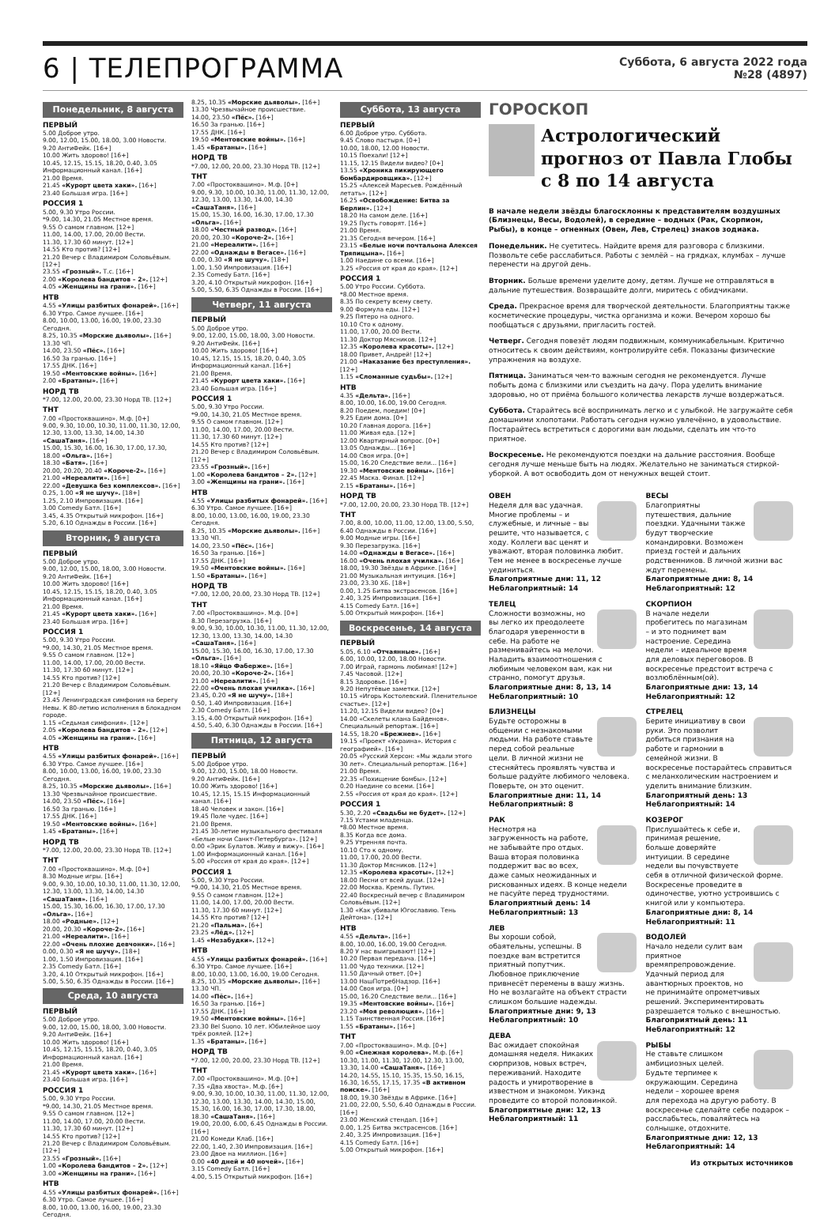6 | ТЕЛЕПРОГРАММА
Суббота, 6 августа 2022 года
№28 (4897)
Понедельник, 8 августа
ПЕРВЫЙ
5.00 Доброе утро.
9.00, 12.00, 15.00, 18.00, 3.00 Новости.
9.20 АнтиФейк. [16+]
10.00 Жить здорово! [16+]
10.45, 12.15, 15.15, 18.20, 0.40, 3.05 Информационный канал. [16+]
21.00 Время.
21.45 «Курорт цвета хаки». [16+]
23.40 Большая игра. [16+]
РОССИЯ 1
5.00, 9.30 Утро России.
*9.00, 14.30, 21.05 Местное время.
9.55 О самом главном. [12+]
11.00, 14.00, 17.00, 20.00 Вести.
11.30, 17.30 60 минут. [12+]
14.55 Кто против? [12+]
21.20 Вечер с Владимиром Соловьёвым. [12+]
23.55 «Грозный». Т.с. [16+]
2.00 «Королева бандитов – 2». [12+]
4.05 «Женщины на грани». [16+]
НТВ
4.55 «Улицы разбитых фонарей». [16+]
6.30 Утро. Самое лучшее. [16+]
8.00, 10.00, 13.00, 16.00, 19.00, 23.30 Сегодня.
8.25, 10.35 «Морские дьяволы». [16+]
13.30 ЧП.
14.00, 23.50 «Пёс». [16+]
16.50 За гранью. [16+]
17.55 ДНК. [16+]
19.50 «Ментовские войны». [16+]
2.00 «Братаны». [16+]
НОРД ТВ
*7.00, 12.00, 20.00, 23.30 Норд ТВ. [12+]
ТНТ
7.00 «Простоквашино». М.ф. [0+]
9.00, 9.30, 10.00, 10.30, 11.00, 11.30, 12.00, 12.30, 13.00, 13.30, 14.00, 14.30 «СашаТаня». [16+]
15.00, 15.30, 16.00, 16.30, 17.00, 17.30, 18.00 «Ольга». [16+]
18.30 «Батя». [16+]
20.00, 20.20, 20.40 «Короче-2». [16+]
21.00 «Нереалити». [16+]
22.00 «Девушка без комплексов». [16+]
0.25, 1.00 «Я не шучу». [18+]
1.25, 2.10 Импровизация. [16+]
3.00 Comedy Батл. [16+]
3.45, 4.35 Открытый микрофон. [16+]
5.20, 6.10 Однажды в России. [16+]
Вторник, 9 августа
ПЕРВЫЙ
5.00 Доброе утро.
9.00, 12.00, 15.00, 18.00, 3.00 Новости.
9.20 АнтиФейк. [16+]
10.00 Жить здорово! [16+]
10.45, 12.15, 15.15, 18.20, 0.40, 3.05 Информационный канал. [16+]
21.00 Время.
21.45 «Курорт цвета хаки». [16+]
23.40 Большая игра. [16+]
РОССИЯ 1
5.00, 9.30 Утро России.
*9.00, 14.30, 21.05 Местное время.
9.55 О самом главном. [12+]
11.00, 14.00, 17.00, 20.00 Вести.
11.30, 17.30 60 минут. [12+]
14.55 Кто против? [12+]
21.20 Вечер с Владимиром Соловьёвым. [12+]
23.45 Ленинградская симфония на берегу Невы. К 80-летию исполнения в блокадном городе.
1.15 «Седьмая симфония». [12+]
2.05 «Королева бандитов – 2». [12+]
4.05 «Женщины на грани». [16+]
НТВ
4.55 «Улицы разбитых фонарей». [16+]
6.30 Утро. Самое лучшее. [16+]
8.00, 10.00, 13.00, 16.00, 19.00, 23.30 Сегодня.
8.25, 10.35 «Морские дьяволы». [16+]
13.30 Чрезвычайное происшествие.
14.00, 23.50 «Пёс». [16+]
16.50 За гранью. [16+]
17.55 ДНК. [16+]
19.50 «Ментовские войны». [16+]
1.45 «Братаны». [16+]
НОРД ТВ
*7.00, 12.00, 20.00, 23.30 Норд ТВ. [12+]
ТНТ
7.00 «Простоквашино». М.ф. [0+]
8.30 Модные игры. [16+]
9.00, 9.30, 10.00, 10.30, 11.00, 11.30, 12.00, 12.30, 13.00, 13.30, 14.00, 14.30 «СашаТаня». [16+]
15.00, 15.30, 16.00, 16.30, 17.00, 17.30 «Ольга». [16+]
18.00 «Родные». [12+]
20.00, 20.30 «Короче-2». [16+]
21.00 «Нереалити». [16+]
22.00 «Очень плохие девчонки». [16+]
0.00, 0.30 «Я не шучу». [18+]
1.00, 1.50 Импровизация. [16+]
2.35 Comedy Батл. [16+]
3.20, 4.10 Открытый микрофон. [16+]
5.00, 5.50, 6.35 Однажды в России. [16+]
Среда, 10 августа
ПЕРВЫЙ
5.00 Доброе утро.
9.00, 12.00, 15.00, 18.00, 3.00 Новости.
9.20 АнтиФейк. [16+]
10.00 Жить здорово! [16+]
10.45, 12.15, 15.15, 18.20, 0.40, 3.05 Информационный канал. [16+]
21.00 Время.
21.45 «Курорт цвета хаки». [16+]
23.40 Большая игра. [16+]
РОССИЯ 1
5.00, 9.30 Утро России.
*9.00, 14.30, 21.05 Местное время.
9.55 О самом главном. [12+]
11.00, 14.00, 17.00, 20.00 Вести.
11.30, 17.30 60 минут. [12+]
14.55 Кто против? [12+]
21.20 Вечер с Владимиром Соловьёвым. [12+]
23.55 «Грозный». [16+]
1.00 «Королева бандитов – 2». [12+]
3.00 «Женщины на грани». [16+]
НТВ
4.55 «Улицы разбитых фонарей». [16+]
6.30 Утро. Самое лучшее. [16+]
8.00, 10.00, 13.00, 16.00, 19.00, 23.30 Сегодня.
8.25, 10.35 «Морские дьяволы». [16+]
13.30 Чрезвычайное происшествие.
14.00, 23.50 «Пёс». [16+]
16.50 За гранью. [16+]
17.55 ДНК. [16+]
19.50 «Ментовские войны». [16+]
1.45 «Братаны». [16+]
НОРД ТВ
*7.00, 12.00, 20.00, 23.30 Норд ТВ. [12+]
ТНТ
7.00 «Простоквашино». М.ф. [0+]
9.00, 9.30, 10.00, 10.30, 11.00, 11.30, 12.00, 12.30, 13.00, 13.30, 14.00, 14.30 «СашаТаня». [16+]
15.00, 15.30, 16.00, 16.30, 17.00, 17.30 «Ольга». [16+]
18.00 «Честный развод». [16+]
20.00, 20.30 «Короче-2». [16+]
21.00 «Нереалити». [16+]
22.00 «Однажды в Вегасе». [16+]
0.00, 0.30 «Я не шучу». [18+]
1.00, 1.50 Импровизация. [16+]
2.35 Comedy Батл. [16+]
3.20, 4.10 Открытый микрофон. [16+]
5.00, 5.50, 6.35 Однажды в России. [16+]
Четверг, 11 августа
ПЕРВЫЙ
5.00 Доброе утро.
9.00, 12.00, 15.00, 18.00, 3.00 Новости.
9.20 АнтиФейк. [16+]
10.00 Жить здорово! [16+]
10.45, 12.15, 15.15, 18.20, 0.40, 3.05 Информационный канал. [16+]
21.00 Время.
21.45 «Курорт цвета хаки». [16+]
23.40 Большая игра. [16+]
РОССИЯ 1
5.00, 9.30 Утро России.
*9.00, 14.30, 21.05 Местное время.
9.55 О самом главном. [12+]
11.00, 14.00, 17.00, 20.00 Вести.
11.30, 17.30 60 минут. [12+]
14.55 Кто против? [12+]
21.20 Вечер с Владимиром Соловьёвым. [12+]
23.55 «Грозный». [16+]
1.00 «Королева бандитов – 2». [12+]
3.00 «Женщины на грани». [16+]
НТВ
4.55 «Улицы разбитых фонарей». [16+]
6.30 Утро. Самое лучшее. [16+]
8.00, 10.00, 13.00, 16.00, 19.00, 23.30 Сегодня.
8.25, 10.35 «Морские дьяволы». [16+]
13.30 ЧП.
14.00, 23.50 «Пёс». [16+]
16.50 За гранью. [16+]
17.55 ДНК. [16+]
19.50 «Ментовские войны». [16+]
1.50 «Братаны». [16+]
НОРД ТВ
*7.00, 12.00, 20.00, 23.30 Норд ТВ. [12+]
ТНТ
7.00 «Простоквашино». М.ф. [0+]
8.30 Перезагрузка. [16+]
9.00, 9.30, 10.00, 10.30, 11.00, 11.30, 12.00, 12.30, 13.00, 13.30, 14.00, 14.30 «СашаТаня». [16+]
15.00, 15.30, 16.00, 16.30, 17.00, 17.30 «Ольга». [16+]
18.10 «Яйцо Фаберже». [16+]
20.00, 20.30 «Короче-2». [16+]
21.00 «Нереалити». [16+]
22.00 «Очень плохая училка». [16+]
23.45, 0.20 «Я не шучу». [18+]
0.50, 1.40 Импровизация. [16+]
2.30 Comedy Батл. [16+]
3.15, 4.00 Открытый микрофон. [16+]
4.50, 5.40, 6.30 Однажды в России. [16+]
Пятница, 12 августа
ПЕРВЫЙ
5.00 Доброе утро.
9.00, 12.00, 15.00, 18.00 Новости.
9.20 АнтиФейк. [16+]
10.00 Жить здорово! [16+]
10.45, 12.15, 15.15 Информационный канал. [16+]
18.40 Человек и закон. [16+]
19.45 Поле чудес. [16+]
21.00 Время.
21.45 30-летие музыкального фестиваля «Белые ночи Санкт-Петербурга». [12+]
0.00 «Эрик Булатов. Живу и вижу». [16+]
1.00 Информационный канал. [16+]
5.00 «Россия от края до края». [12+]
РОССИЯ 1
5.00, 9.30 Утро России.
*9.00, 14.30, 21.05 Местное время.
9.55 О самом главном. [12+]
11.00, 14.00, 17.00, 20.00 Вести.
11.30, 17.30 60 минут. [12+]
14.55 Кто против? [12+]
21.20 «Пальма». [6+]
23.25 «Лёд». [12+]
1.45 «Незабудки». [12+]
НТВ
4.55 «Улицы разбитых фонарей». [16+]
6.30 Утро. Самое лучшее. [16+]
8.00, 10.00, 13.00, 16.00, 19.00 Сегодня.
8.25, 10.35 «Морские дьяволы». [16+]
13.30 ЧП.
14.00 «Пёс». [16+]
16.50 За гранью. [16+]
17.55 ДНК. [16+]
19.50 «Ментовские войны». [16+]
23.30 Bel Suono. 10 лет. Юбилейное шоу трёх роялей. [12+]
1.35 «Братаны». [16+]
НОРД ТВ
*7.00, 12.00, 20.00, 23.30 Норд ТВ. [12+]
ТНТ
7.00 «Простоквашино». М.ф. [0+]
7.35 «Два хвоста». М.ф. [6+]
9.00, 9.30, 10.00, 10.30, 11.00, 11.30, 12.00, 12.30, 13.00, 13.30, 14.00, 14.30, 15.00, 15.30, 16.00, 16.30, 17.00, 17.30, 18.00, 18.30 «СашаТаня». [16+]
19.00, 20.00, 6.00, 6.45 Однажды в России. [16+]
21.00 Комеди Клаб. [16+]
22.00, 1.40, 2.30 Импровизация. [16+]
23.00 Двое на миллион. [16+]
0.00 «40 дней и 40 ночей». [16+]
3.15 Comedy Батл. [16+]
4.00, 5.15 Открытый микрофон. [16+]
Суббота, 13 августа
ПЕРВЫЙ
6.00 Доброе утро. Суббота.
9.45 Слово пастыря. [0+]
10.00, 18.00, 12.00 Новости.
10.15 Поехали! [12+]
11.15, 12.15 Видели видео? [0+]
13.55 «Хроника пикирующего бомбардировщика». [12+]
15.25 «Алексей Маресьев. Рождённый летать». [12+]
16.25 «Освобождение: Битва за Берлин». [12+]
18.20 На самом деле. [16+]
19.25 Пусть говорят. [16+]
21.00 Время.
21.35 Сегодня вечером. [16+]
23.15 «Белые ночи почтальона Алексея Тряпицына». [16+]
1.00 Наедине со всеми. [16+]
3.25 «Россия от края до края». [12+]
РОССИЯ 1
5.00 Утро России. Суббота.
*8.00 Местное время.
8.35 По секрету всему свету.
9.00 Формула еды. [12+]
9.25 Пятеро на одного.
10.10 Сто к одному.
11.00, 17.00, 20.00 Вести.
11.30 Доктор Мясников. [12+]
12.35 «Королева красоты». [12+]
18.00 Привет, Андрей! [12+]
21.00 «Наказание без преступления». [12+]
1.15 «Сломанные судьбы». [12+]
НТВ
4.35 «Дельта». [16+]
8.00, 10.00, 16.00, 19.00 Сегодня.
8.20 Поедем, поедим! [0+]
9.25 Едим дома. [0+]
10.20 Главная дорога. [16+]
11.00 Живая еда. [12+]
12.00 Квартирный вопрос. [0+]
13.05 Однажды... [16+]
14.00 Своя игра. [0+]
15.00, 16.20 Следствие вели... [16+]
19.30 «Ментовские войны». [16+]
22.45 Маска. Финал. [12+]
2.15 «Братаны». [16+]
НОРД ТВ
*7.00, 12.00, 20.00, 23.30 Норд ТВ. [12+]
ТНТ
7.00, 8.00, 10.00, 11.00, 12.00, 13.00, 5.50, 6.40 Однажды в России. [16+]
9.00 Модные игры. [16+]
9.30 Перезагрузка. [16+]
14.00 «Однажды в Вегасе». [16+]
16.00 «Очень плохая училка». [16+]
18.00, 19.30 Звёзды в Африке. [16+]
21.00 Музыкальная интуиция. [16+]
23.00, 23.30 ХБ. [18+]
0.00, 1.25 Битва экстрасенсов. [16+]
2.40, 3.25 Импровизация. [16+]
4.15 Comedy Батл. [16+]
5.00 Открытый микрофон. [16+]
Воскресенье, 14 августа
ПЕРВЫЙ
5.05, 6.10 «Отчаянные». [16+]
6.00, 10.00, 12.00, 18.00 Новости.
7.00 Играй, гармонь любимая! [12+]
7.45 Часовой. [12+]
8.15 Здоровье. [16+]
9.20 Непутёвые заметки. [12+]
10.15 «Игорь Костолевский. Пленительное счастье». [12+]
11.20, 12.15 Видели видео? [0+]
14.00 «Скелеты клана Байденов». Специальный репортаж. [16+]
14.55, 18.20 «Брежнев». [16+]
19.15 «Проект «Украина». История с географией». [16+]
20.05 «Русский Херсон: «Мы ждали этого 30 лет». Специальный репортаж. [16+]
21.00 Время.
22.35 «Похищение бомбы». [12+]
0.20 Наедине со всеми. [16+]
2.55 «Россия от края до края». [12+]
РОССИЯ 1
5.30, 2.20 «Свадьбы не будет». [12+]
7.15 Устами младенца.
*8.00 Местное время.
8.35 Когда все дома.
9.25 Утренняя почта.
10.10 Сто к одному.
11.00, 17.00, 20.00 Вести.
11.30 Доктор Мясников. [12+]
12.35 «Королева красоты». [12+]
18.00 Песни от всей души. [12+]
22.00 Москва. Кремль. Путин.
22.40 Воскресный вечер с Владимиром Соловьёвым. [12+]
1.30 «Как убивали Югославию. Тень Дейтона». [12+]
НТВ
4.55 «Дельта». [16+]
8.00, 10.00, 16.00, 19.00 Сегодня.
8.20 У нас выигрывают! [12+]
10.20 Первая передача. [16+]
11.00 Чудо техники. [12+]
11.50 Дачный ответ. [0+]
13.00 НашПотребНадзор. [16+]
14.00 Своя игра. [0+]
15.00, 16.20 Следствие вели... [16+]
19.35 «Ментовские войны». [16+]
23.20 «Моя революция». [16+]
1.15 Таинственная Россия. [16+]
1.55 «Братаны». [16+]
ТНТ
7.00 «Простоквашино». М.ф. [0+]
9.00 «Снежная королева». М.ф. [6+]
10.30, 11.00, 11.30, 12.00, 12.30, 13.00, 13.30, 14.00 «СашаТаня». [16+]
14.20, 14.55, 15.10, 15.35, 15.50, 16.15, 16.30, 16.55, 17.15, 17.35 «В активном поиске». [16+]
18.00, 19.30 Звёзды в Африке. [16+]
21.00, 22.00, 5.50, 6.40 Однажды в России. [16+]
23.00 Женский стендап. [16+]
0.00, 1.25 Битва экстрасенсов. [16+]
2.40, 3.25 Импровизация. [16+]
4.15 Comedy Батл. [16+]
5.00 Открытый микрофон. [16+]
ГОРОСКОП
Астрологический прогноз от Павла Глобы с 8 по 14 августа
В начале недели звёзды благосклонны к представителям воздушных (Близнецы, Весы, Водолей), в середине – водных (Рак, Скорпион, Рыбы), в конце – огненных (Овен, Лев, Стрелец) знаков зодиака.
Понедельник. Не суетитесь. Найдите время для разговора с близкими. Позвольте себе расслабиться. Работы с землёй – на грядках, клумбах – лучше перенести на другой день.
Вторник. Больше времени уделите дому, детям. Лучше не отправляться в дальние путешествия. Возвращайте долги, миритесь с обидчиками.
Среда. Прекрасное время для творческой деятельности. Благоприятны также косметические процедуры, чистка организма и кожи. Вечером хорошо бы пообщаться с друзьями, пригласить гостей.
Четверг. Сегодня повезёт людям подвижным, коммуникабельным. Критично относитесь к своим действиям, контролируйте себя. Показаны физические упражнения на воздухе.
Пятница. Заниматься чем-то важным сегодня не рекомендуется. Лучше побыть дома с близкими или съездить на дачу. Пора уделить внимание здоровью, но от приёма большого количества лекарств лучше воздержаться.
Суббота. Старайтесь всё воспринимать легко и с улыбкой. Не загружайте себя домашними хлопотами. Работать сегодня нужно увлечённо, в удовольствие. Постарайтесь встретиться с дорогими вам людьми, сделать им что-то приятное.
Воскресенье. Не рекомендуются поездки на дальние расстояния. Вообще сегодня лучше меньше быть на людях. Желательно не заниматься стиркой-уборкой. А вот освободить дом от ненужных вещей стоит.
ОВЕН
Неделя для вас удачная. Многие проблемы – и служебные, и личные – вы решите, что называется, с ходу. Коллеги вас ценят и уважают, вторая половинка любит. Тем не менее в воскресенье лучше уединиться.
Благоприятные дни: 11, 12
Неблагоприятный: 14
ТЕЛЕЦ
Сложности возможны, но вы легко их преодолеете благодаря уверенности в себе. На работе не разменивайтесь на мелочи. Наладить взаимоотношения с любимым человеком вам, как ни странно, помогут друзья.
Благоприятные дни: 8, 13, 14
Неблагоприятный: 10
БЛИЗНЕЦЫ
Будьте осторожны в общении с незнакомыми людьми. На работе ставьте перед собой реальные цели. В личной жизни не стесняйтесь проявлять чувства и больше радуйте любимого человека. Поверьте, он это оценит.
Благоприятные дни: 11, 14
Неблагоприятный: 8
РАК
Несмотря на загруженность на работе, не забывайте про отдых. Ваша вторая половинка поддержит вас во всех, даже самых неожиданных и рискованных идеях. В конце недели не пасуйте перед трудностями.
Благоприятный день: 14
Неблагоприятный: 13
ЛЕВ
Вы хороши собой, обаятельны, успешны. В поездке вам встретится приятный попутчик. Любовное приключение привнесёт перемены в вашу жизнь. Но не возлагайте на объект страсти слишком большие надежды.
Благоприятные дни: 9, 13
Неблагоприятный: 10
ДЕВА
Вас ожидает спокойная домашняя неделя. Никаких сюрпризов, новых встреч, переживаний. Находите радость и умиротворение в известном и знакомом. Уикэнд проведите со второй половинкой.
Благоприятные дни: 12, 13
Неблагоприятный: 11
ВЕСЫ
Благоприятны путешествия, дальние поездки. Удачными также будут творческие командировки. Возможен приезд гостей и дальних родственников. В личной жизни вас ждут перемены.
Благоприятные дни: 8, 14
Неблагоприятный: 12
СКОРПИОН
В начале недели пробегитесь по магазинам – и это поднимет вам настроение. Середина недели – идеальное время для деловых переговоров. В воскресенье предстоит встреча с возлюблённым(ой).
Благоприятные дни: 13, 14
Неблагоприятный: 12
СТРЕЛЕЦ
Берите инициативу в свои руки. Это позволит добиться признания на работе и гармонии в семейной жизни. В воскресенье постарайтесь справиться с меланхолическим настроением и уделить внимание близким.
Благоприятный день: 13
Неблагоприятный: 14
КОЗЕРОГ
Прислушайтесь к себе и, принимая решение, больше доверяйте интуиции. В середине недели вы почувствуете себя в отличной физической форме. Воскресенье проведите в одиночестве, уютно устроившись с книгой или у компьютера.
Благоприятные дни: 8, 14
Неблагоприятный: 11
ВОДОЛЕЙ
Начало недели сулит вам приятное времяпрепровождение. Удачный период для авантюрных проектов, но не принимайте опрометчивых решений. Экспериментировать разрешается только с внешностью.
Благоприятный день: 11
Неблагоприятный: 12
РЫБЫ
Не ставьте слишком амбициозных целей. Будьте терпимее к окружающим. Середина недели – хорошее время для перехода на другую работу. В воскресенье сделайте себе подарок – расслабьтесь, поваляйтесь на солнышке, отдохните.
Благоприятные дни: 12, 13
Неблагоприятный: 14
Из открытых источников